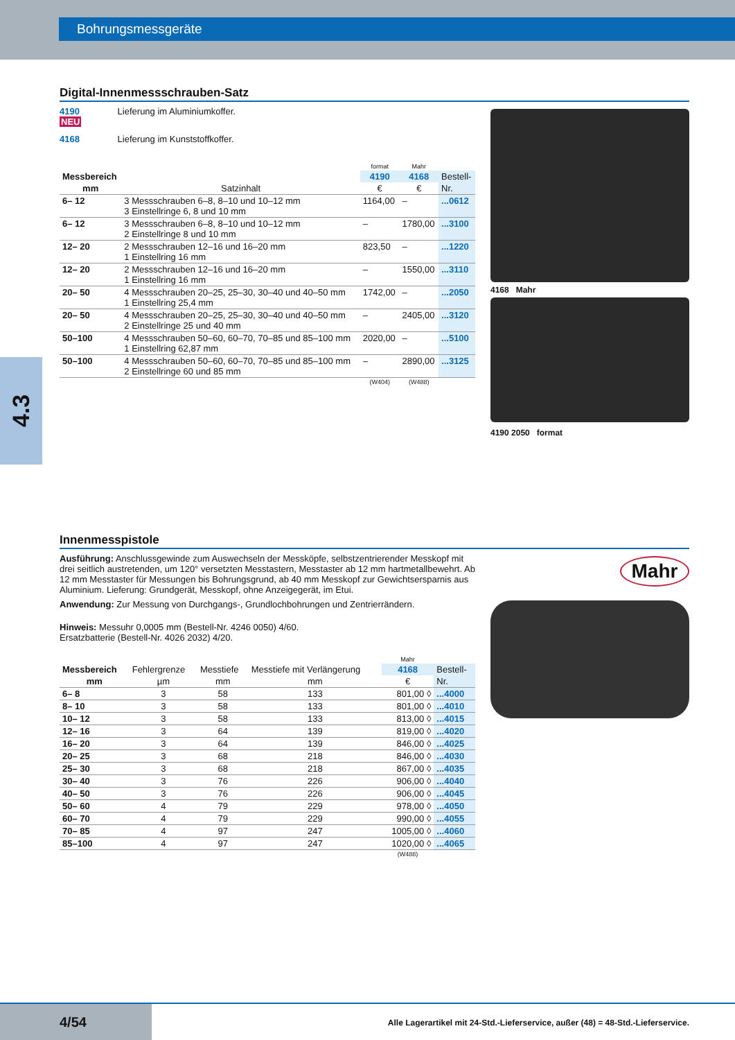Bohrungsmessgeräte
4.3
Digital-Innenmessschrauben-Satz
4190 Lieferung im Aluminiumkoffer.
NEU
4168 Lieferung im Kunststoffkoffer.
| | | format | Mahr | |
| --- | --- | --- | --- | --- |
| Messbereich | | 4190 | 4168 | Bestell- |
| mm | Satzinhalt | € | € | Nr. |
| 6– 12 | 3 Messschrauben 6–8, 8–10 und 10–12 mm 3 Einstellringe 6, 8 und 10 mm | 1164,00 | – | ...0612 |
| 6– 12 | 3 Messschrauben 6–8, 8–10 und 10–12 mm 2 Einstellringe 8 und 10 mm | – | 1780,00 | ...3100 |
| 12– 20 | 2 Messschrauben 12–16 und 16–20 mm 1 Einstellring 16 mm | 823,50 | – | ...1220 |
| 12– 20 | 2 Messschrauben 12–16 und 16–20 mm 1 Einstellring 16 mm | – | 1550,00 | ...3110 |
| 20– 50 | 4 Messschrauben 20–25, 25–30, 30–40 und 40–50 mm 1 Einstellring 25,4 mm | 1742,00 | – | ...2050 |
| 20– 50 | 4 Messschrauben 20–25, 25–30, 30–40 und 40–50 mm 2 Einstellringe 25 und 40 mm | – | 2405,00 | ...3120 |
| 50–100 | 4 Messschrauben 50–60, 60–70, 70–85 und 85–100 mm 1 Einstellring 62,87 mm | 2020,00 | – | ...5100 |
| 50–100 | 4 Messschrauben 50–60, 60–70, 70–85 und 85–100 mm 2 Einstellringe 60 und 85 mm | – | 2890,00 | ...3125 |
| | | (W404) | (W488) | |
4168 Mahr
4190 2050 format
Innenmesspistole
Ausführung: Anschlussgewinde zum Auswechseln der Messköpfe, selbstzentrierender Messkopf mit drei seitlich austretenden, um 120° versetzten Messtastern, Messtaster ab 12 mm hartmetallbewehrt. Ab 12 mm Messtaster für Messungen bis Bohrungsgrund, ab 40 mm Messkopf zur Gewichtsersparnis aus Aluminium. Lieferung: Grundgerät, Messkopf, ohne Anzeigegerät, im Etui.
Anwendung: Zur Messung von Durchgangs-, Grundlochbohrungen und Zentrierrändern.
Hinweis: Messuhr 0,0005 mm (Bestell-Nr. 4246 0050) 4/60.
Ersatzbatterie (Bestell-Nr. 4026 2032) 4/20.
| | | | | Mahr | |
| --- | --- | --- | --- | --- | --- |
| Messbereich | Fehlergrenze | Messtiefe | Messtiefe mit Verlängerung | 4168 | Bestell- |
| mm | µm | mm | mm | € | Nr. |
| 6– 8 | 3 | 58 | 133 | 801,00 ◊ | ...4000 |
| 8– 10 | 3 | 58 | 133 | 801,00 ◊ | ...4010 |
| 10– 12 | 3 | 58 | 133 | 813,00 ◊ | ...4015 |
| 12– 16 | 3 | 64 | 139 | 819,00 ◊ | ...4020 |
| 16– 20 | 3 | 64 | 139 | 846,00 ◊ | ...4025 |
| 20– 25 | 3 | 68 | 218 | 846,00 ◊ | ...4030 |
| 25– 30 | 3 | 68 | 218 | 867,00 ◊ | ...4035 |
| 30– 40 | 3 | 76 | 226 | 906,00 ◊ | ...4040 |
| 40– 50 | 3 | 76 | 226 | 906,00 ◊ | ...4045 |
| 50– 60 | 4 | 79 | 229 | 978,00 ◊ | ...4050 |
| 60– 70 | 4 | 79 | 229 | 990,00 ◊ | ...4055 |
| 70– 85 | 4 | 97 | 247 | 1005,00 ◊ | ...4060 |
| 85–100 | 4 | 97 | 247 | 1020,00 ◊ | ...4065 |
| | | | | (W488) | |
Mahr
4/54
Alle Lagerartikel mit 24-Std.-Lieferservice, außer (48) = 48-Std.-Lieferservice.